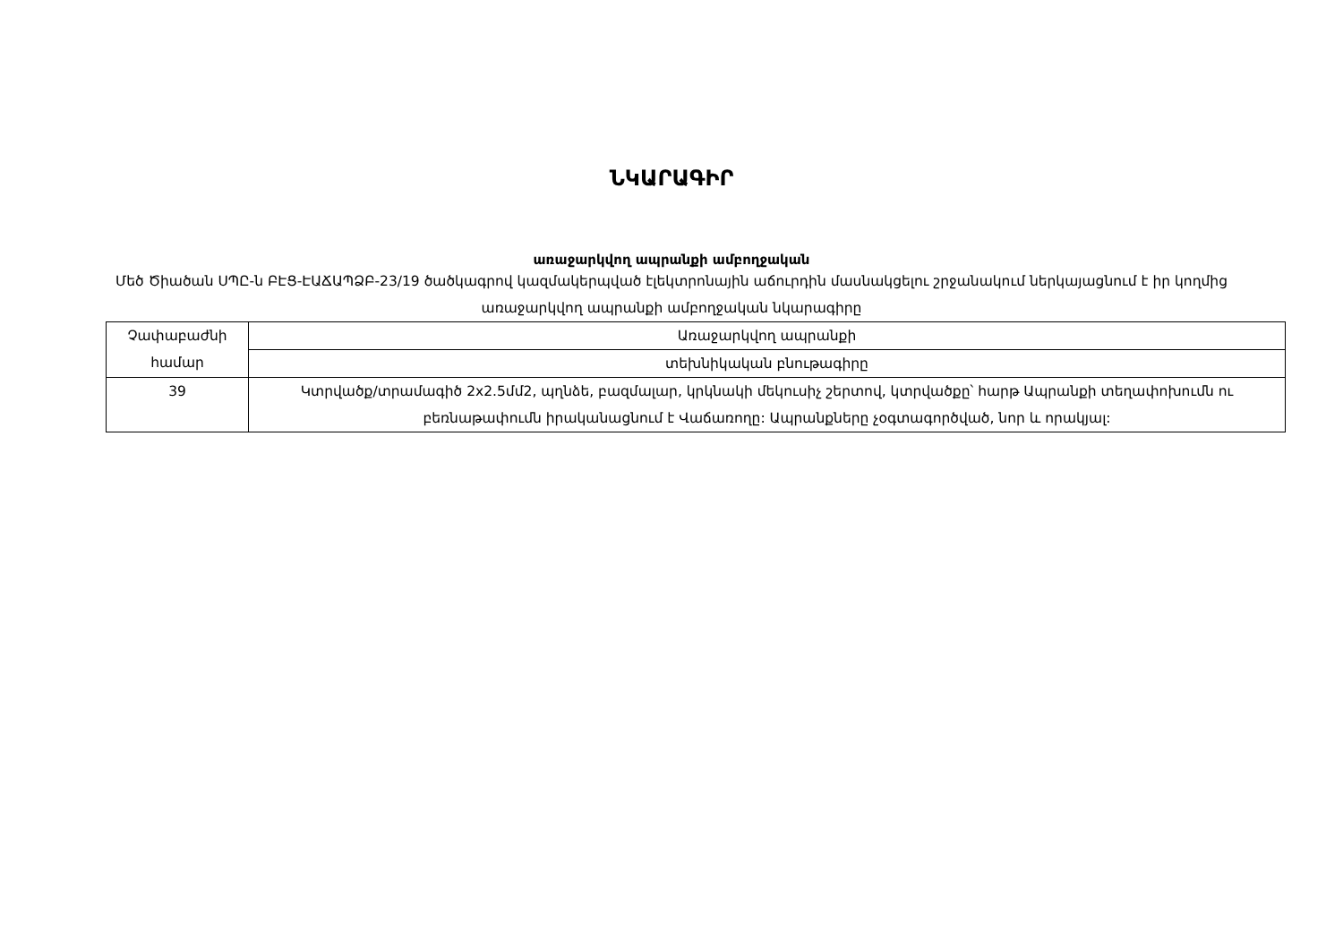ՆԿԱՐԱԳԻՐ
առաջարկվող ապրանքի ամբողջական
Մեծ Ծիածան ՍՊԸ-ն ԲԷՑ-ԷԱՃԱՊՁԲ-23/19 ծածկագրով կազմակերպված էլեկտրոնային աճուրդին մասնակցելու շրջանակում ներկայացնում է իր կողմից առաջարկվող ապրանքի ամբողջական նկարագիրը
| Չափաբաժնի համար | Առաջարկվող ապրանքի |
| | տեխնիկական բնութագիրը |
| 39 | Կտրվածք/տրամագիծ 2x2.5մմ2, պղնձե, բազմալար, կրկնակի մեկուսիչ շերտով, կտրվածքը՝ հարթ Ապրանքի տեղափոխումն ու բեռնաթափումն իրականացնում է Վաճառողը: Ապրանքները չօգտագործված, նոր և որակյալ: |